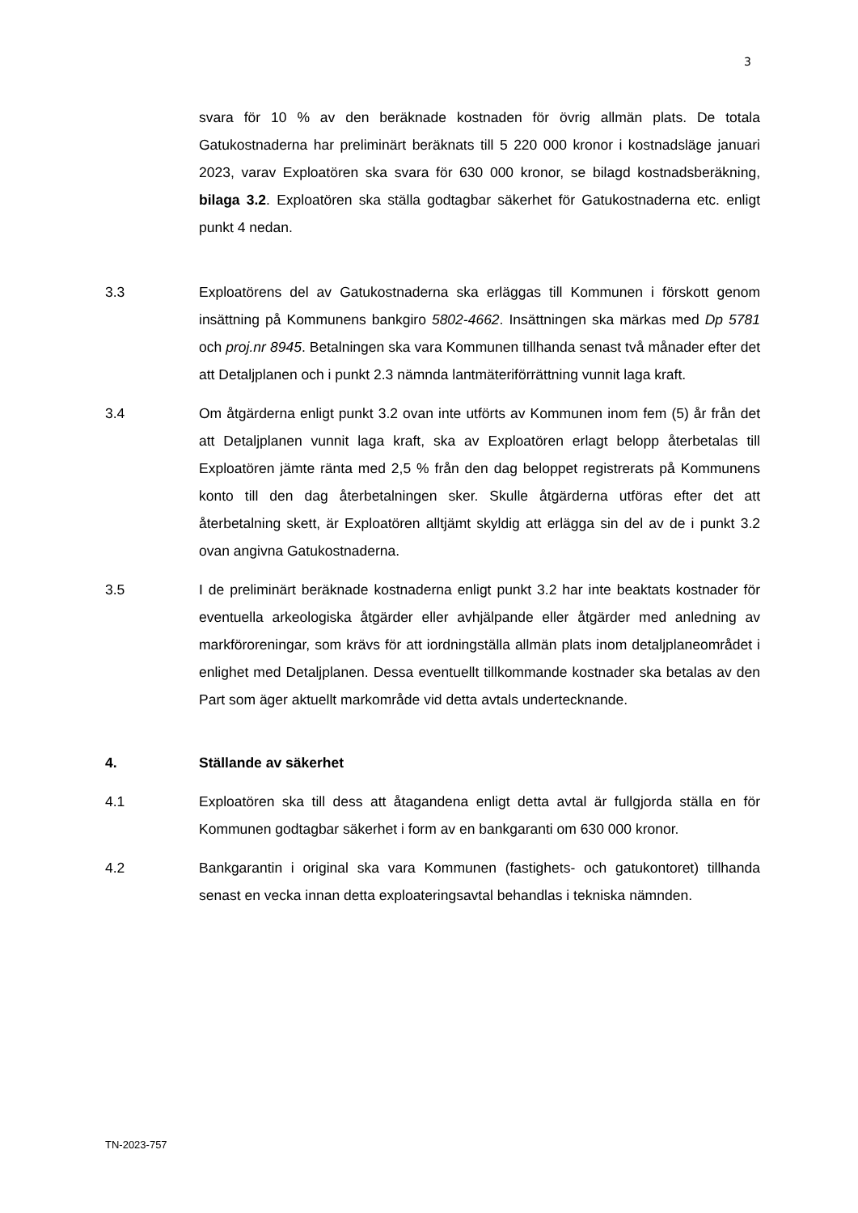3
svara för 10 % av den beräknade kostnaden för övrig allmän plats. De totala Gatukostnaderna har preliminärt beräknats till 5 220 000 kronor i kostnadsläge januari 2023, varav Exploatören ska svara för 630 000 kronor, se bilagd kostnadsberäkning, bilaga 3.2. Exploatören ska ställa godtagbar säkerhet för Gatukostnaderna etc. enligt punkt 4 nedan.
3.3 Exploatörens del av Gatukostnaderna ska erläggas till Kommunen i förskott genom insättning på Kommunens bankgiro 5802-4662. Insättningen ska märkas med Dp 5781 och proj.nr 8945. Betalningen ska vara Kommunen tillhanda senast två månader efter det att Detaljplanen och i punkt 2.3 nämnda lantmäteriförrättning vunnit laga kraft.
3.4 Om åtgärderna enligt punkt 3.2 ovan inte utförts av Kommunen inom fem (5) år från det att Detaljplanen vunnit laga kraft, ska av Exploatören erlagt belopp återbetalas till Exploatören jämte ränta med 2,5 % från den dag beloppet registrerats på Kommunens konto till den dag återbetalningen sker. Skulle åtgärderna utföras efter det att återbetalning skett, är Exploatören alltjämt skyldig att erlägga sin del av de i punkt 3.2 ovan angivna Gatukostnaderna.
3.5 I de preliminärt beräknade kostnaderna enligt punkt 3.2 har inte beaktats kostnader för eventuella arkeologiska åtgärder eller avhjälpande eller åtgärder med anledning av markföroreningar, som krävs för att iordningställa allmän plats inom detaljplaneområdet i enlighet med Detaljplanen. Dessa eventuellt tillkommande kostnader ska betalas av den Part som äger aktuellt markområde vid detta avtals undertecknande.
4. Ställande av säkerhet
4.1 Exploatören ska till dess att åtagandena enligt detta avtal är fullgjorda ställa en för Kommunen godtagbar säkerhet i form av en bankgaranti om 630 000 kronor.
4.2 Bankgarantin i original ska vara Kommunen (fastighets- och gatukontoret) tillhanda senast en vecka innan detta exploateringsavtal behandlas i tekniska nämnden.
TN-2023-757